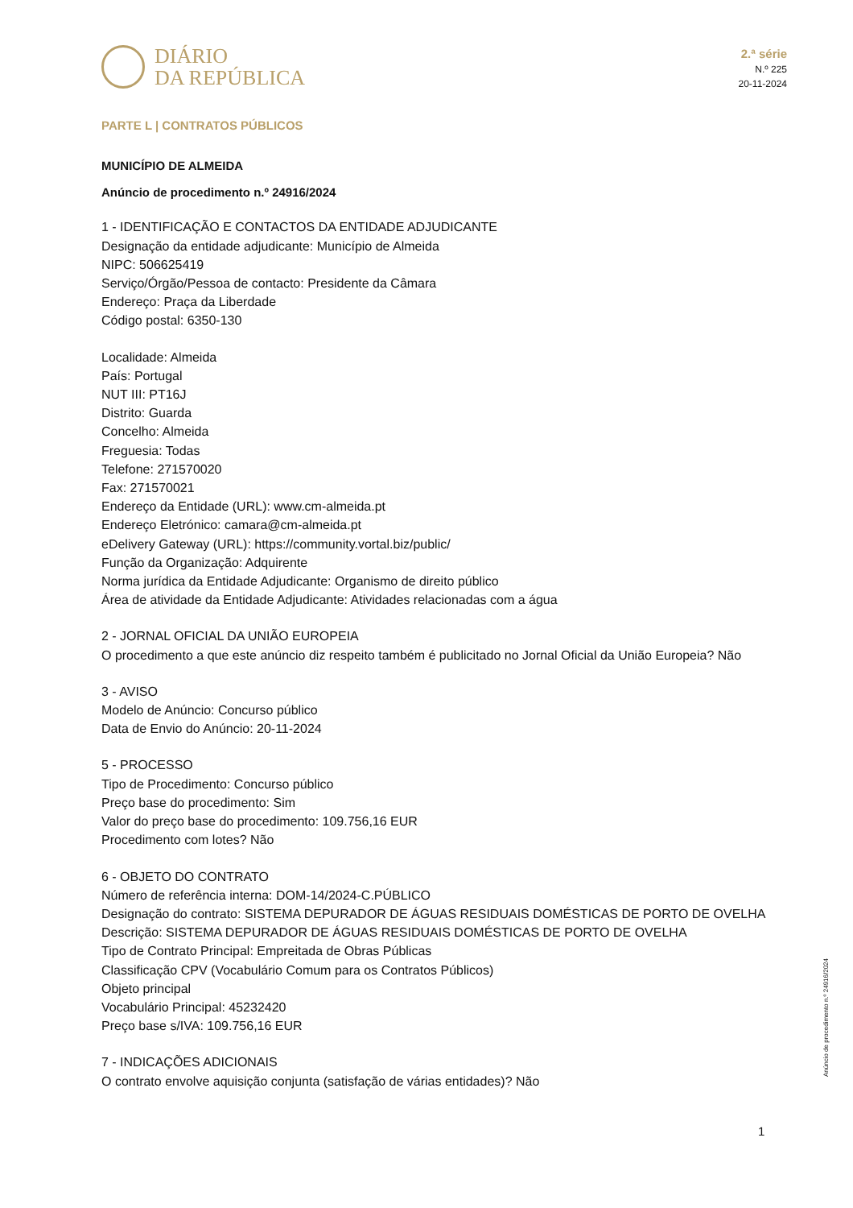DIÁRIO
DA REPÚBLICA
2.ª série
N.º 225
20-11-2024
PARTE L | CONTRATOS PÚBLICOS
MUNICÍPIO DE ALMEIDA
Anúncio de procedimento n.º 24916/2024
1 - IDENTIFICAÇÃO E CONTACTOS DA ENTIDADE ADJUDICANTE
Designação da entidade adjudicante: Município de Almeida
NIPC: 506625419
Serviço/Órgão/Pessoa de contacto: Presidente da Câmara
Endereço: Praça da Liberdade
Código postal: 6350-130
Localidade: Almeida
País: Portugal
NUT III: PT16J
Distrito: Guarda
Concelho: Almeida
Freguesia: Todas
Telefone: 271570020
Fax: 271570021
Endereço da Entidade (URL): www.cm-almeida.pt
Endereço Eletrónico: camara@cm-almeida.pt
eDelivery Gateway (URL): https://community.vortal.biz/public/
Função da Organização: Adquirente
Norma jurídica da Entidade Adjudicante: Organismo de direito público
Área de atividade da Entidade Adjudicante: Atividades relacionadas com a água
2 - JORNAL OFICIAL DA UNIÃO EUROPEIA
O procedimento a que este anúncio diz respeito também é publicitado no Jornal Oficial da União Europeia? Não
3 - AVISO
Modelo de Anúncio: Concurso público
Data de Envio do Anúncio: 20-11-2024
5 - PROCESSO
Tipo de Procedimento: Concurso público
Preço base do procedimento: Sim
Valor do preço base do procedimento: 109.756,16 EUR
Procedimento com lotes? Não
6 - OBJETO DO CONTRATO
Número de referência interna: DOM-14/2024-C.PÚBLICO
Designação do contrato: SISTEMA DEPURADOR DE ÁGUAS RESIDUAIS DOMÉSTICAS DE PORTO DE OVELHA
Descrição: SISTEMA DEPURADOR DE ÁGUAS RESIDUAIS DOMÉSTICAS DE PORTO DE OVELHA
Tipo de Contrato Principal: Empreitada de Obras Públicas
Classificação CPV (Vocabulário Comum para os Contratos Públicos)
Objeto principal
Vocabulário Principal: 45232420
Preço base s/IVA: 109.756,16 EUR
7 - INDICAÇÕES ADICIONAIS
O contrato envolve aquisição conjunta (satisfação de várias entidades)? Não
Anúncio de procedimento n.º 24916/2024
1